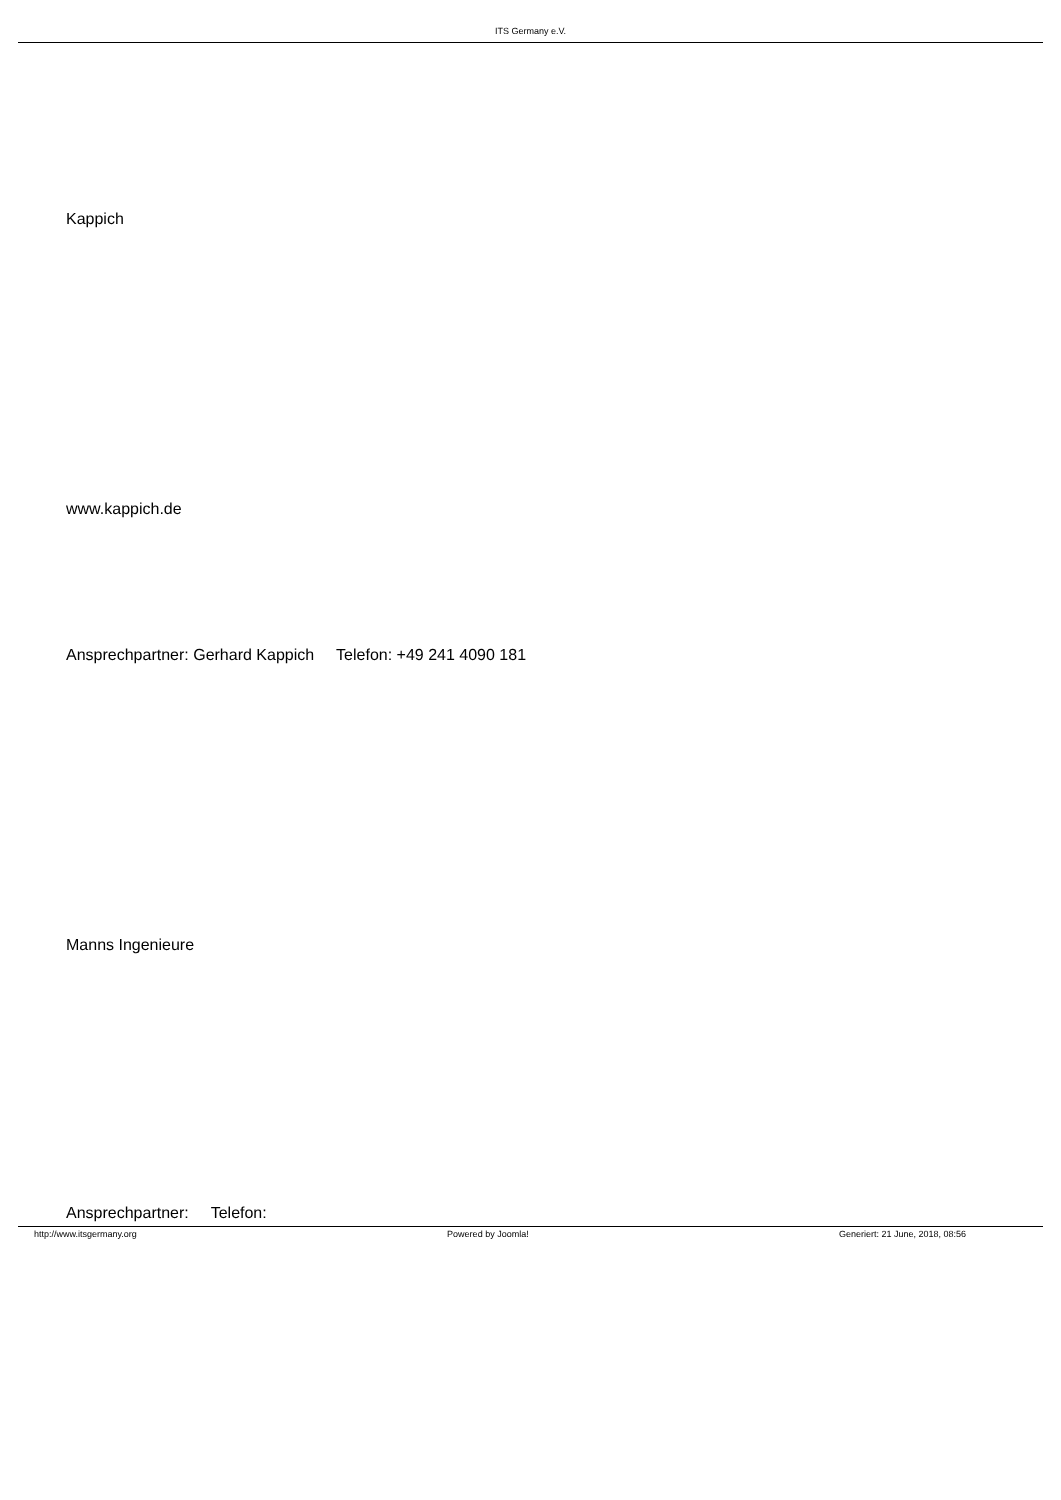ITS Germany e.V.
Kappich
www.kappich.de
Ansprechpartner: Gerhard Kappich Telefon: +49 241 4090 181
Manns Ingenieure
Ansprechpartner: Telefon:
http://www.itsgermany.org Powered by Joomla! Generiert: 21 June, 2018, 08:56